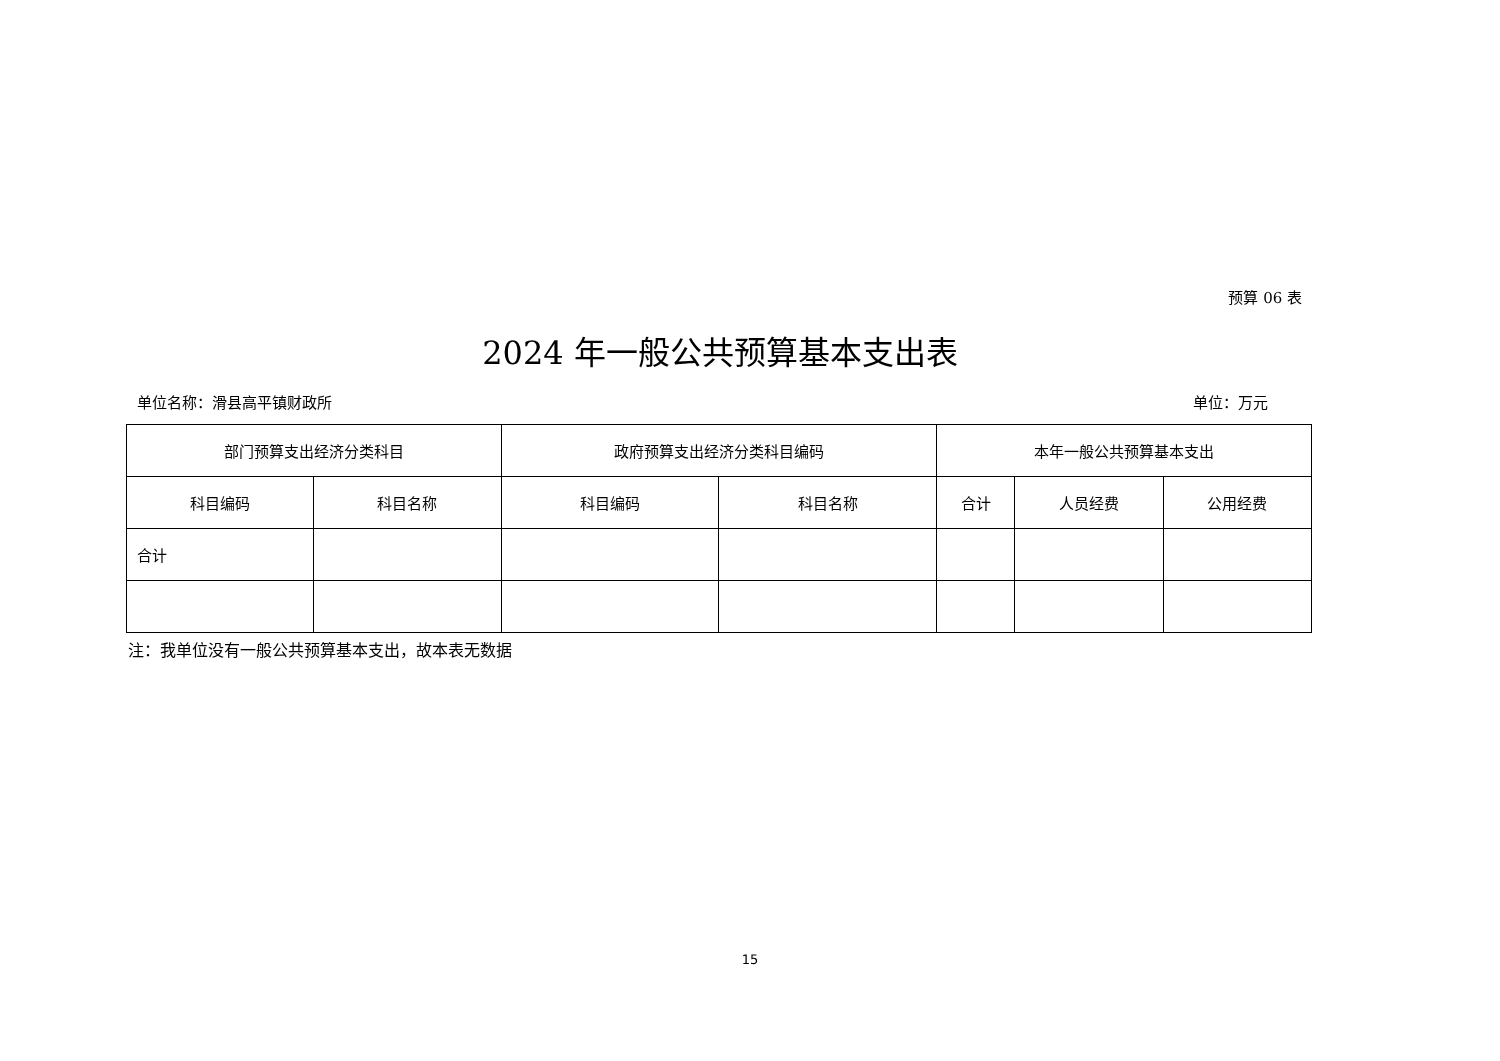预算 06 表
2024 年一般公共预算基本支出表
单位名称：滑县高平镇财政所 单位：万元
| 部门预算支出经济分类科目 | | 政府预算支出经济分类科目编码 | | 本年一般公共预算基本支出 | | |
| --- | --- | --- | --- | --- | --- | --- |
| 科目编码 | 科目名称 | 科目编码 | 科目名称 | 合计 | 人员经费 | 公用经费 |
| 合计 | | | | | | |
注：我单位没有一般公共预算基本支出，故本表无数据
15